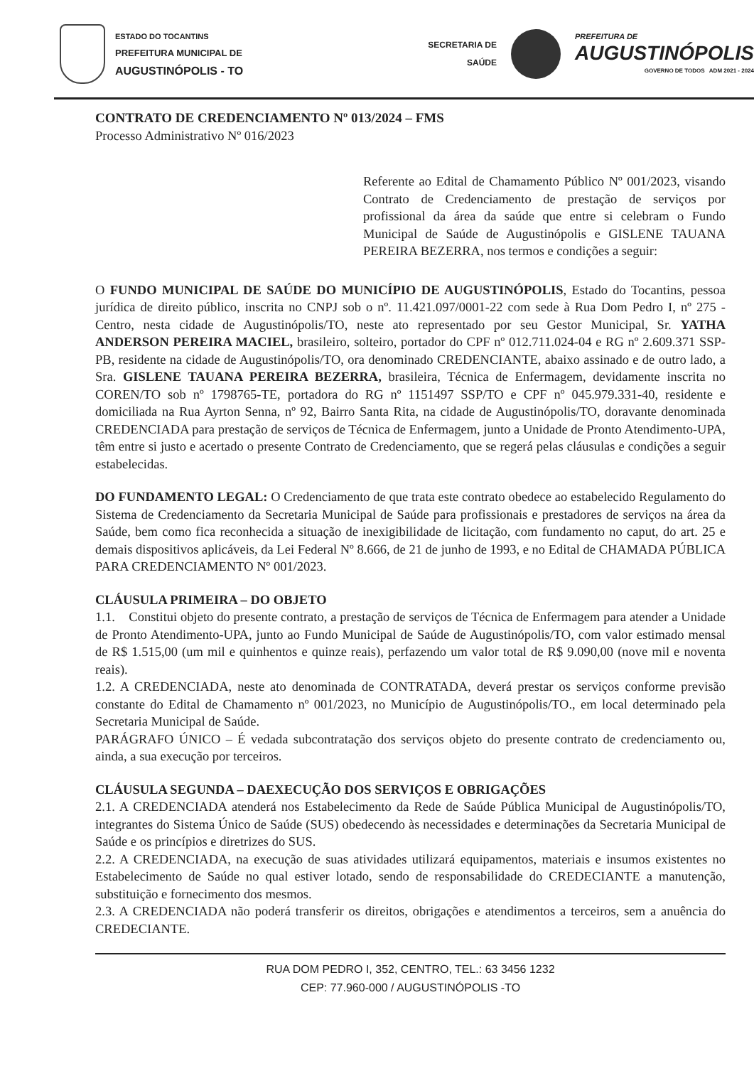ESTADO DO TOCANTINS
PREFEITURA MUNICIPAL DE
AUGUSTINÓPOLIS - TO
SECRETARIA DE
SAÚDE
PREFEITURA DE
AUGUSTINÓPOLIS
GOVERNO DE TODOS ADM 2021 - 2024
CONTRATO DE CREDENCIAMENTO Nº 013/2024 – FMS
Processo Administrativo Nº 016/2023
Referente ao Edital de Chamamento Público Nº 001/2023, visando Contrato de Credenciamento de prestação de serviços por profissional da área da saúde que entre si celebram o Fundo Municipal de Saúde de Augustinópolis e GISLENE TAUANA PEREIRA BEZERRA, nos termos e condições a seguir:
O FUNDO MUNICIPAL DE SAÚDE DO MUNICÍPIO DE AUGUSTINÓPOLIS, Estado do Tocantins, pessoa jurídica de direito público, inscrita no CNPJ sob o nº. 11.421.097/0001-22 com sede à Rua Dom Pedro I, nº 275 - Centro, nesta cidade de Augustinópolis/TO, neste ato representado por seu Gestor Municipal, Sr. YATHA ANDERSON PEREIRA MACIEL, brasileiro, solteiro, portador do CPF nº 012.711.024-04 e RG nº 2.609.371 SSP-PB, residente na cidade de Augustinópolis/TO, ora denominado CREDENCIANTE, abaixo assinado e de outro lado, a Sra. GISLENE TAUANA PEREIRA BEZERRA, brasileira, Técnica de Enfermagem, devidamente inscrita no COREN/TO sob nº 1798765-TE, portadora do RG nº 1151497 SSP/TO e CPF nº 045.979.331-40, residente e domiciliada na Rua Ayrton Senna, nº 92, Bairro Santa Rita, na cidade de Augustinópolis/TO, doravante denominada CREDENCIADA para prestação de serviços de Técnica de Enfermagem, junto a Unidade de Pronto Atendimento-UPA, têm entre si justo e acertado o presente Contrato de Credenciamento, que se regerá pelas cláusulas e condições a seguir estabelecidas.
DO FUNDAMENTO LEGAL: O Credenciamento de que trata este contrato obedece ao estabelecido Regulamento do Sistema de Credenciamento da Secretaria Municipal de Saúde para profissionais e prestadores de serviços na área da Saúde, bem como fica reconhecida a situação de inexigibilidade de licitação, com fundamento no caput, do art. 25 e demais dispositivos aplicáveis, da Lei Federal Nº 8.666, de 21 de junho de 1993, e no Edital de CHAMADA PÚBLICA PARA CREDENCIAMENTO Nº 001/2023.
CLÁUSULA PRIMEIRA – DO OBJETO
1.1. Constitui objeto do presente contrato, a prestação de serviços de Técnica de Enfermagem para atender a Unidade de Pronto Atendimento-UPA, junto ao Fundo Municipal de Saúde de Augustinópolis/TO, com valor estimado mensal de R$ 1.515,00 (um mil e quinhentos e quinze reais), perfazendo um valor total de R$ 9.090,00 (nove mil e noventa reais).
1.2. A CREDENCIADA, neste ato denominada de CONTRATADA, deverá prestar os serviços conforme previsão constante do Edital de Chamamento nº 001/2023, no Município de Augustinópolis/TO., em local determinado pela Secretaria Municipal de Saúde.
PARÁGRAFO ÚNICO – É vedada subcontratação dos serviços objeto do presente contrato de credenciamento ou, ainda, a sua execução por terceiros.
CLÁUSULA SEGUNDA – DAEXECUÇÃO DOS SERVIÇOS E OBRIGAÇÕES
2.1. A CREDENCIADA atenderá nos Estabelecimento da Rede de Saúde Pública Municipal de Augustinópolis/TO, integrantes do Sistema Único de Saúde (SUS) obedecendo às necessidades e determinações da Secretaria Municipal de Saúde e os princípios e diretrizes do SUS.
2.2. A CREDENCIADA, na execução de suas atividades utilizará equipamentos, materiais e insumos existentes no Estabelecimento de Saúde no qual estiver lotado, sendo de responsabilidade do CREDECIANTE a manutenção, substituição e fornecimento dos mesmos.
2.3. A CREDENCIADA não poderá transferir os direitos, obrigações e atendimentos a terceiros, sem a anuência do CREDECIANTE.
RUA DOM PEDRO I, 352, CENTRO, TEL.: 63 3456 1232
CEP: 77.960-000 / AUGUSTINÓPOLIS -TO